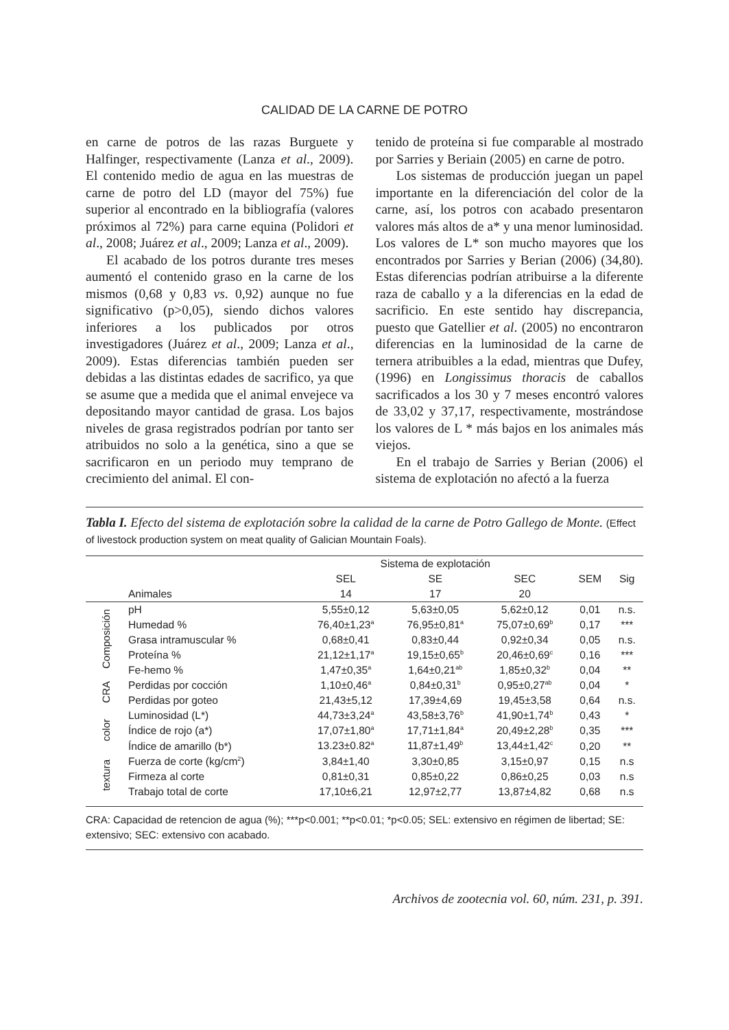CALIDAD DE LA CARNE DE POTRO
en carne de potros de las razas Burguete y Halfinger, respectivamente (Lanza et al., 2009). El contenido medio de agua en las muestras de carne de potro del LD (mayor del 75%) fue superior al encontrado en la bibliografía (valores próximos al 72%) para carne equina (Polidori et al., 2008; Juárez et al., 2009; Lanza et al., 2009).
El acabado de los potros durante tres meses aumentó el contenido graso en la carne de los mismos (0,68 y 0,83 vs. 0,92) aunque no fue significativo (p>0,05), siendo dichos valores inferiores a los publicados por otros investigadores (Juárez et al., 2009; Lanza et al., 2009). Estas diferencias también pueden ser debidas a las distintas edades de sacrifico, ya que se asume que a medida que el animal envejece va depositando mayor cantidad de grasa. Los bajos niveles de grasa registrados podrían por tanto ser atribuidos no solo a la genética, sino a que se sacrificaron en un periodo muy temprano de crecimiento del animal. El con-
tenido de proteína si fue comparable al mostrado por Sarries y Beriain (2005) en carne de potro.
Los sistemas de producción juegan un papel importante en la diferenciación del color de la carne, así, los potros con acabado presentaron valores más altos de a* y una menor luminosidad. Los valores de L* son mucho mayores que los encontrados por Sarries y Berian (2006) (34,80). Estas diferencias podrían atribuirse a la diferente raza de caballo y a la diferencias en la edad de sacrificio. En este sentido hay discrepancia, puesto que Gatellier et al. (2005) no encontraron diferencias en la luminosidad de la carne de ternera atribuibles a la edad, mientras que Dufey, (1996) en Longissimus thoracis de caballos sacrificados a los 30 y 7 meses encontró valores de 33,02 y 37,17, respectivamente, mostrándose los valores de L * más bajos en los animales más viejos.
En el trabajo de Sarries y Berian (2006) el sistema de explotación no afectó a la fuerza
Tabla I. Efecto del sistema de explotación sobre la calidad de la carne de Potro Gallego de Monte. (Effect of livestock production system on meat quality of Galician Mountain Foals).
| | | Sistema de explotación | | | | |
| --- | --- | --- | --- | --- | --- | --- |
| | | SEL | SE | SEC | SEM | Sig |
| | Animales | 14 | 17 | 20 | | |
| Composición | pH | 5,55±0,12 | 5,63±0,05 | 5,62±0,12 | 0,01 | n.s. |
| | Humedad % | 76,40±1,23<sup>a</sup> | 76,95±0,81<sup>a</sup> | 75,07±0,69<sup>b</sup> | 0,17 | *** |
| | Grasa intramuscular % | 0,68±0,41 | 0,83±0,44 | 0,92±0,34 | 0,05 | n.s. |
| | Proteína % | 21,12±1,17<sup>a</sup> | 19,15±0,65<sup>b</sup> | 20,46±0,69<sup>c</sup> | 0,16 | *** |
| | Fe-hemo % | 1,47±0,35<sup>a</sup> | 1,64±0,21<sup>ab</sup> | 1,85±0,32<sup>b</sup> | 0,04 | ** |
| CRA | Perdidas por cocción | 1,10±0,46<sup>a</sup> | 0,84±0,31<sup>b</sup> | 0,95±0,27<sup>ab</sup> | 0,04 | * |
| | Perdidas por goteo | 21,43±5,12 | 17,39±4,69 | 19,45±3,58 | 0,64 | n.s. |
| color | Luminosidad (L*) | 44,73±3,24<sup>a</sup> | 43,58±3,76<sup>b</sup> | 41,90±1,74<sup>b</sup> | 0,43 | * |
| | Índice de rojo (a*) | 17,07±1,80<sup>a</sup> | 17,71±1,84<sup>a</sup> | 20,49±2,28<sup>b</sup> | 0,35 | *** |
| | Índice de amarillo (b*) | 13.23±0.82<sup>a</sup> | 11,87±1,49<sup>b</sup> | 13,44±1,42<sup>c</sup> | 0,20 | ** |
| textura | Fuerza de corte (kg/cm<sup>2</sup>) | 3,84±1,40 | 3,30±0,85 | 3,15±0,97 | 0,15 | n.s |
| | Firmeza al corte | 0,81±0,31 | 0,85±0,22 | 0,86±0,25 | 0,03 | n.s |
| | Trabajo total de corte | 17,10±6,21 | 12,97±2,77 | 13,87±4,82 | 0,68 | n.s |
CRA: Capacidad de retencion de agua (%); ***p<0.001; **p<0.01; *p<0.05; SEL: extensivo en régimen de libertad; SE: extensivo; SEC: extensivo con acabado.
Archivos de zootecnia vol. 60, núm. 231, p. 391.